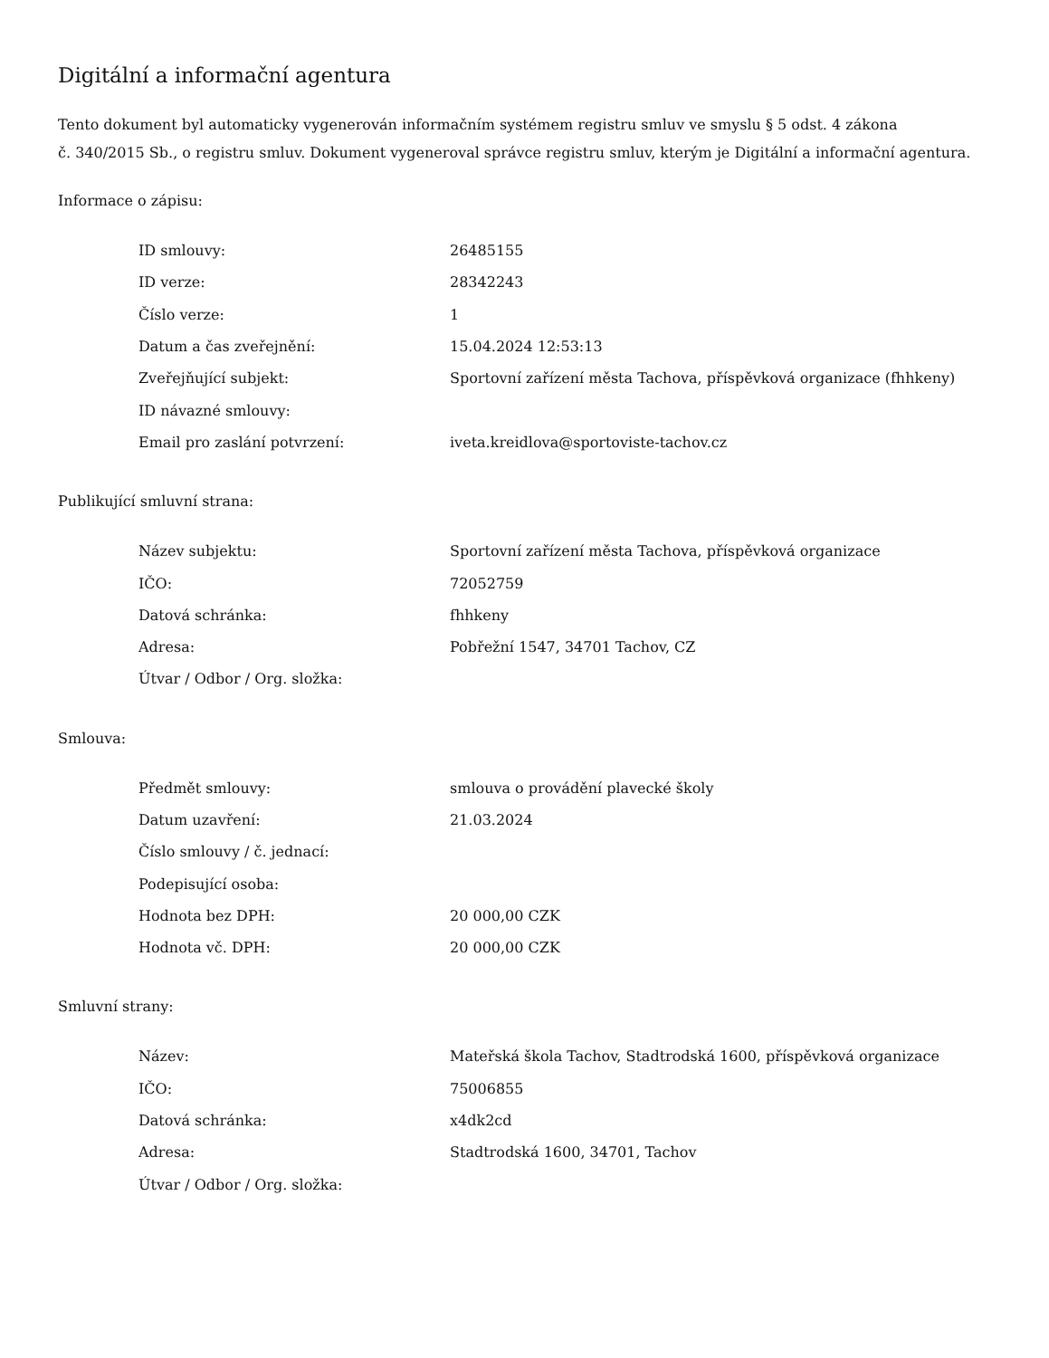Digitální a informační agentura
Tento dokument byl automaticky vygenerován informačním systémem registru smluv ve smyslu § 5 odst. 4 zákona
č. 340/2015 Sb., o registru smluv. Dokument vygeneroval správce registru smluv, kterým je Digitální a informační agentura.
Informace o zápisu:
| ID smlouvy: | 26485155 |
| ID verze: | 28342243 |
| Číslo verze: | 1 |
| Datum a čas zveřejnění: | 15.04.2024 12:53:13 |
| Zveřejňující subjekt: | Sportovní zařízení města Tachova, příspěvková organizace (fhhkeny) |
| ID návazné smlouvy: | |
| Email pro zaslání potvrzení: | iveta.kreidlova@sportoviste-tachov.cz |
Publikující smluvní strana:
| Název subjektu: | Sportovní zařízení města Tachova, příspěvková organizace |
| IČO: | 72052759 |
| Datová schránka: | fhhkeny |
| Adresa: | Pobřežní 1547, 34701 Tachov, CZ |
| Útvar / Odbor / Org. složka: | |
Smlouva:
| Předmět smlouvy: | smlouva o provádění plavecké školy |
| Datum uzavření: | 21.03.2024 |
| Číslo smlouvy / č. jednací: | |
| Podepisující osoba: | |
| Hodnota bez DPH: | 20 000,00 CZK |
| Hodnota vč. DPH: | 20 000,00 CZK |
Smluvní strany:
| Název: | Mateřská škola Tachov, Stadtrodská 1600, příspěvková organizace |
| IČO: | 75006855 |
| Datová schránka: | x4dk2cd |
| Adresa: | Stadtrodská 1600, 34701, Tachov |
| Útvar / Odbor / Org. složka: | |